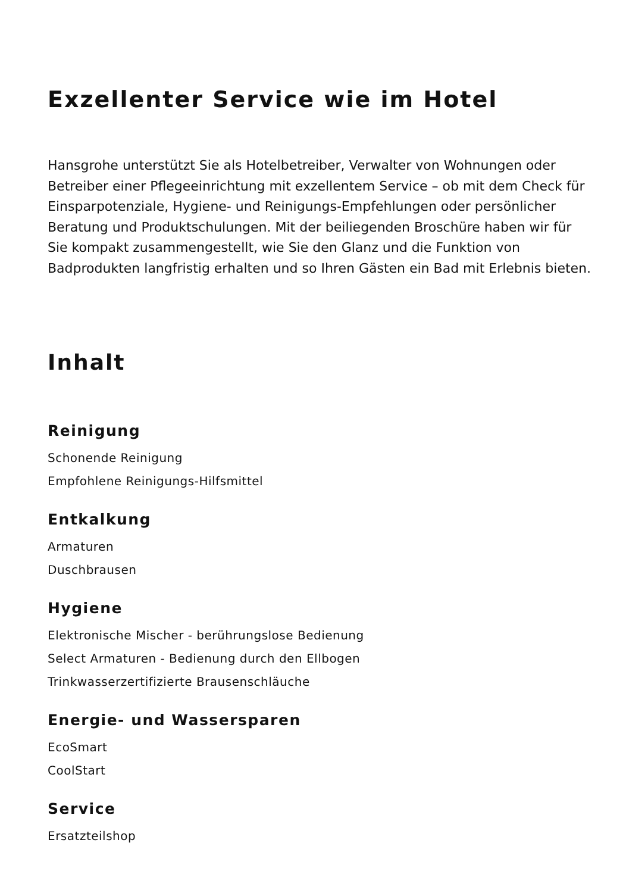Exzellenter Service wie im Hotel
Hansgrohe unterstützt Sie als Hotelbetreiber, Verwalter von Wohnungen oder Betreiber einer Pflegeeinrichtung mit exzellentem Service – ob mit dem Check für Einsparpotenziale, Hygiene- und Reinigungs-Empfehlungen oder persönlicher Beratung und Produktschulungen. Mit der beiliegenden Broschüre haben wir für Sie kompakt zusammengestellt, wie Sie den Glanz und die Funktion von Badprodukten langfristig erhalten und so Ihren Gästen ein Bad mit Erlebnis bieten.
Inhalt
Reinigung
Schonende Reinigung
Empfohlene Reinigungs-Hilfsmittel
Entkalkung
Armaturen
Duschbrausen
Hygiene
Elektronische Mischer - berührungslose Bedienung
Select Armaturen - Bedienung durch den Ellbogen
Trinkwasserzertifizierte Brausenschläuche
Energie- und Wassersparen
EcoSmart
CoolStart
Service
Ersatzteilshop